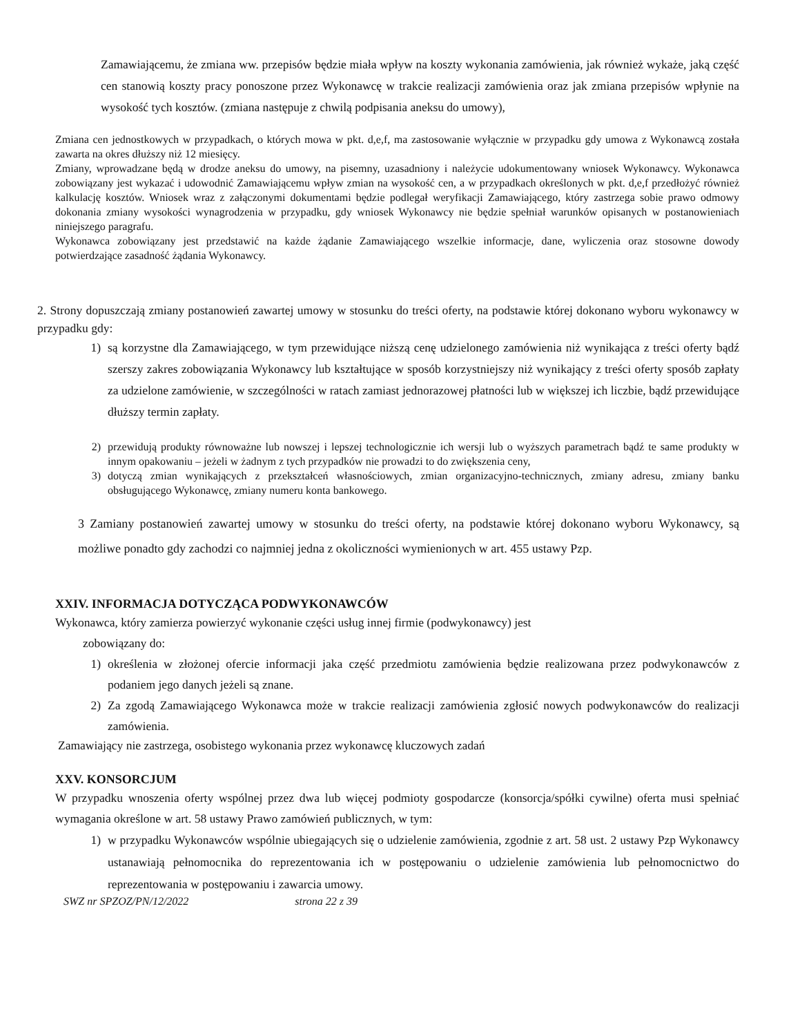Zamawiającemu, że zmiana ww. przepisów będzie miała wpływ na koszty wykonania zamówienia, jak również wykaże, jaką część cen stanowią koszty pracy ponoszone przez Wykonawcę w trakcie realizacji zamówienia oraz jak zmiana przepisów wpłynie na wysokość tych kosztów. (zmiana następuje z chwilą podpisania aneksu do umowy),
Zmiana cen jednostkowych w przypadkach, o których mowa w pkt. d,e,f, ma zastosowanie wyłącznie w przypadku gdy umowa z Wykonawcą została zawarta na okres dłuższy niż 12 miesięcy.
Zmiany, wprowadzane będą w drodze aneksu do umowy, na pisemny, uzasadniony i należycie udokumentowany wniosek Wykonawcy. Wykonawca zobowiązany jest wykazać i udowodnić Zamawiającemu wpływ zmian na wysokość cen, a w przypadkach określonych w pkt. d,e,f przedłożyć również kalkulację kosztów. Wniosek wraz z załączonymi dokumentami będzie podlegał weryfikacji Zamawiającego, który zastrzega sobie prawo odmowy dokonania zmiany wysokości wynagrodzenia w przypadku, gdy wniosek Wykonawcy nie będzie spełniał warunków opisanych w postanowieniach niniejszego paragrafu.
Wykonawca zobowiązany jest przedstawić na każde żądanie Zamawiającego wszelkie informacje, dane, wyliczenia oraz stosowne dowody potwierdzające zasadność żądania Wykonawcy.
2. Strony dopuszczają zmiany postanowień zawartej umowy w stosunku do treści oferty, na podstawie której dokonano wyboru wykonawcy w przypadku gdy:
1) są korzystne dla Zamawiającego, w tym przewidujące niższą cenę udzielonego zamówienia niż wynikająca z treści oferty bądź szerszy zakres zobowiązania Wykonawcy lub kształtujące w sposób korzystniejszy niż wynikający z treści oferty sposób zapłaty za udzielone zamówienie, w szczególności w ratach zamiast jednorazowej płatności lub w większej ich liczbie, bądź przewidujące dłuższy termin zapłaty.
2) przewidują produkty równoważne lub nowszej i lepszej technologicznie ich wersji lub o wyższych parametrach bądź te same produkty w innym opakowaniu – jeżeli w żadnym z tych przypadków nie prowadzi to do zwiększenia ceny,
3) dotyczą zmian wynikających z przekształceń własnościowych, zmian organizacyjno-technicznych, zmiany adresu, zmiany banku obsługującego Wykonawcę, zmiany numeru konta bankowego.
3 Zamiany postanowień zawartej umowy w stosunku do treści oferty, na podstawie której dokonano wyboru Wykonawcy, są możliwe ponadto gdy zachodzi co najmniej jedna z okoliczności wymienionych w art. 455 ustawy Pzp.
XXIV. INFORMACJA DOTYCZĄCA PODWYKONAWCÓW
Wykonawca, który zamierza powierzyć wykonanie części usług innej firmie (podwykonawcy) jest
zobowiązany do:
1) określenia w złożonej ofercie informacji jaka część przedmiotu zamówienia będzie realizowana przez podwykonawców z podaniem jego danych jeżeli są znane.
2) Za zgodą Zamawiającego Wykonawca może w trakcie realizacji zamówienia zgłosić nowych podwykonawców do realizacji zamówienia.
Zamawiający nie zastrzega, osobistego wykonania przez wykonawcę kluczowych zadań
XXV. KONSORCJUM
W przypadku wnoszenia oferty wspólnej przez dwa lub więcej podmioty gospodarcze (konsorcja/spółki cywilne) oferta musi spełniać wymagania określone w art. 58 ustawy Prawo zamówień publicznych, w tym:
1) w przypadku Wykonawców wspólnie ubiegających się o udzielenie zamówienia, zgodnie z art. 58 ust. 2 ustawy Pzp Wykonawcy ustanawiają pełnomocnika do reprezentowania ich w postępowaniu o udzielenie zamówienia lub pełnomocnictwo do reprezentowania w postępowaniu i zawarcia umowy.
SWZ nr SPZOZ/PN/12/2022 strona 22 z 39